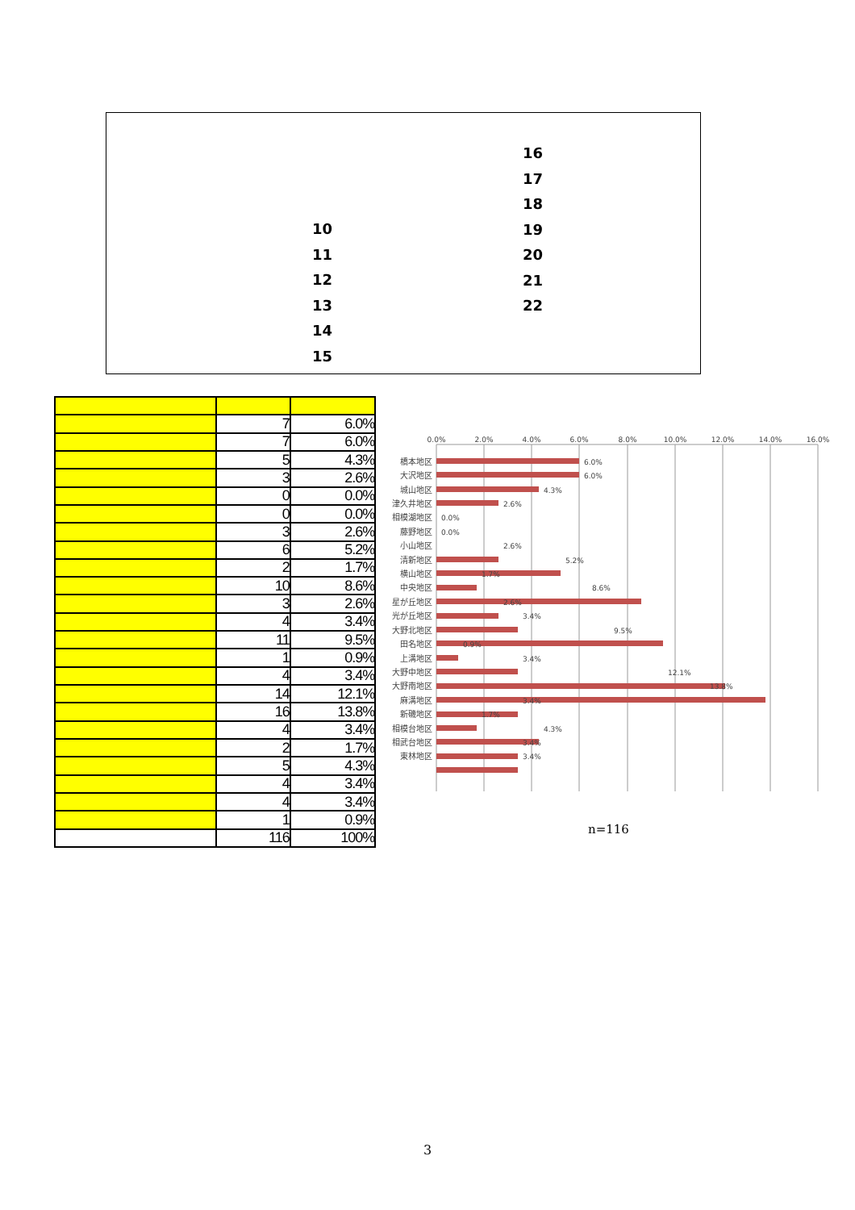10
11
12
13
14
15
16
17
18
19
20
21
22
| | 7 | 6.0% |
| | 7 | 6.0% |
| | 5 | 4.3% |
| | 3 | 2.6% |
| | 0 | 0.0% |
| | 0 | 0.0% |
| | 3 | 2.6% |
| | 6 | 5.2% |
| | 2 | 1.7% |
| | 10 | 8.6% |
| | 3 | 2.6% |
| | 4 | 3.4% |
| | 11 | 9.5% |
| | 1 | 0.9% |
| | 4 | 3.4% |
| | 14 | 12.1% |
| | 16 | 13.8% |
| | 4 | 3.4% |
| | 2 | 1.7% |
| | 5 | 4.3% |
| | 4 | 3.4% |
| | 4 | 3.4% |
| | 1 | 0.9% |
| | 116 | 100% |
0.0%
2.0%
4.0%
6.0%
8.0%
10.0%
12.0%
14.0%
16.0%
橋本地区
大沢地区
城山地区
津久井地区
相模湖地区
藤野地区
小山地区
清新地区
横山地区
中央地区
星が丘地区
光が丘地区
大野北地区
田名地区
上溝地区
大野中地区
大野南地区
麻溝地区
新磯地区
相模台地区
相武台地区
東林地区
6.0%
6.0%
4.3%
2.6%
0.0%
0.0%
2.6%
5.2%
1.7%
8.6%
2.6%
3.4%
9.5%
0.9%
3.4%
12.1%
13.8%
3.4%
1.7%
4.3%
3.4%
3.4%
n=116
3